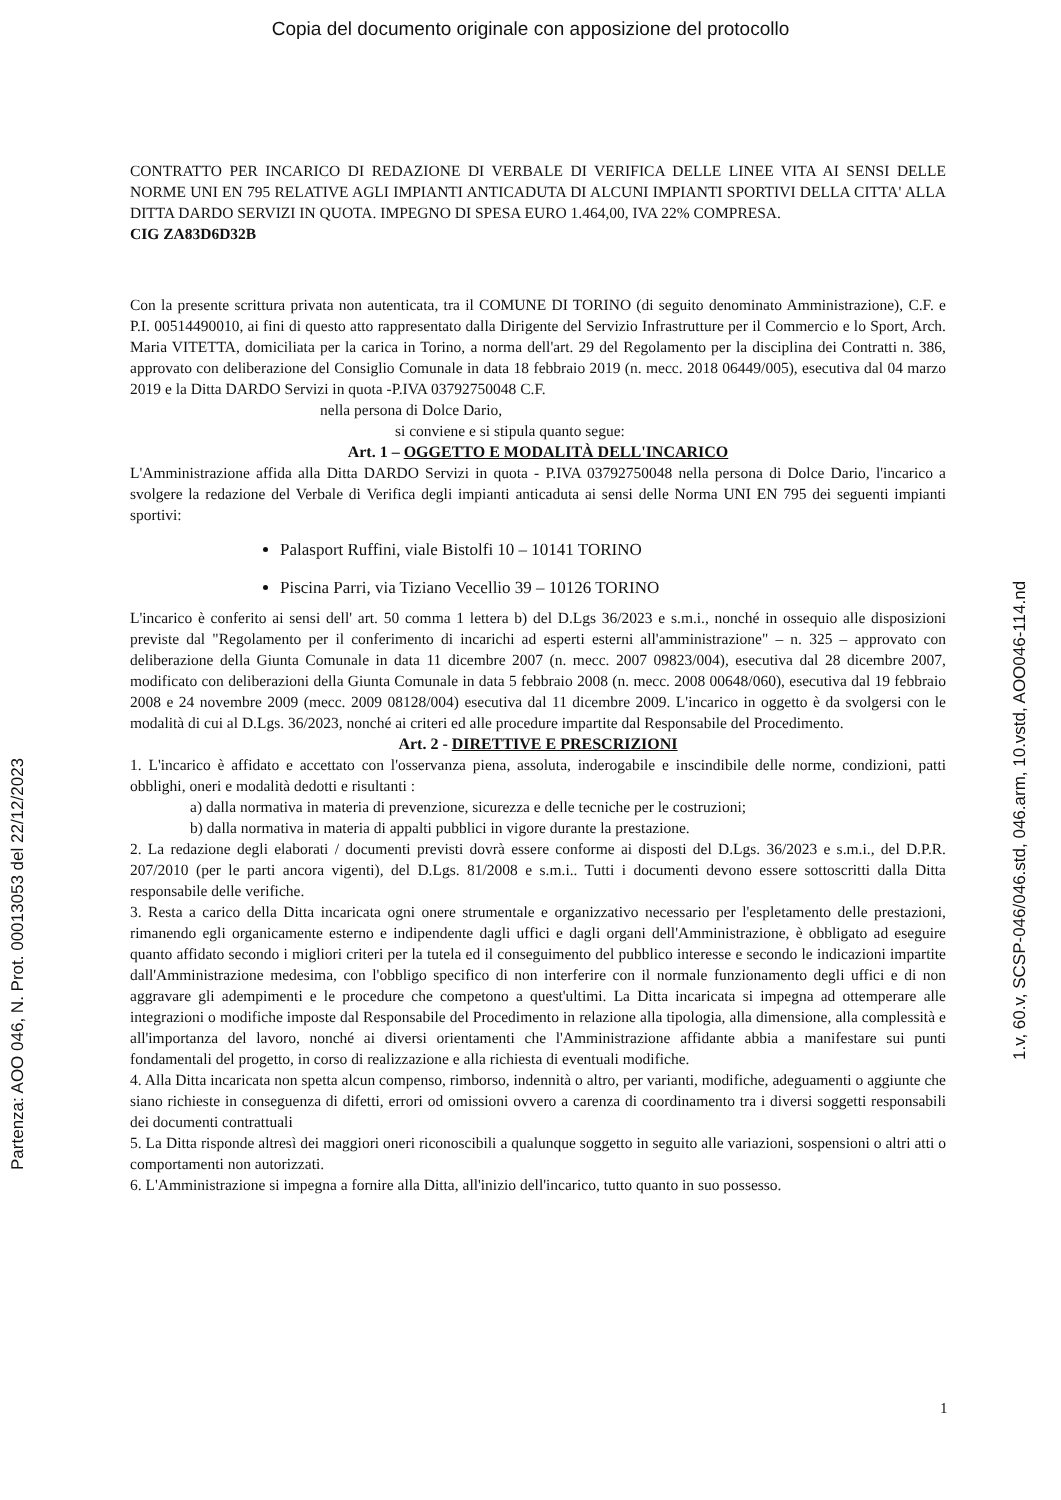Copia del documento originale con apposizione del protocollo
Partenza: AOO 046, N. Prot. 00013053 del 22/12/2023
1.v, 60.v, SCSP-046/046.std, 046.arm, 10.vstd, AOO046-114.nd
CONTRATTO PER INCARICO DI REDAZIONE DI VERBALE DI VERIFICA DELLE LINEE VITA AI SENSI DELLE NORME UNI EN 795 RELATIVE AGLI IMPIANTI ANTICADUTA DI ALCUNI IMPIANTI SPORTIVI DELLA CITTA' ALLA DITTA DARDO SERVIZI IN QUOTA. IMPEGNO DI SPESA EURO 1.464,00, IVA 22% COMPRESA.
CIG ZA83D6D32B
Con la presente scrittura privata non autenticata, tra il COMUNE DI TORINO (di seguito denominato Amministrazione), C.F. e P.I. 00514490010, ai fini di questo atto rappresentato dalla Dirigente del Servizio Infrastrutture per il Commercio e lo Sport, Arch. Maria VITETTA, domiciliata per la carica in Torino, a norma dell'art. 29 del Regolamento per la disciplina dei Contratti n. 386, approvato con deliberazione del Consiglio Comunale in data 18 febbraio 2019 (n. mecc. 2018 06449/005), esecutiva dal 04 marzo 2019 e la Ditta DARDO Servizi in quota -P.IVA 03792750048 C.F.
nella persona di Dolce Dario,
si conviene e si stipula quanto segue:
Art. 1 – OGGETTO E MODALITÀ DELL'INCARICO
L'Amministrazione affida alla Ditta DARDO Servizi in quota - P.IVA 03792750048 nella persona di Dolce Dario, l'incarico a svolgere la redazione del Verbale di Verifica degli impianti anticaduta ai sensi delle Norma UNI EN 795 dei seguenti impianti sportivi:
Palasport Ruffini, viale Bistolfi 10 – 10141 TORINO
Piscina Parri, via Tiziano Vecellio 39 – 10126 TORINO
L'incarico è conferito ai sensi dell' art. 50 comma 1 lettera b) del D.Lgs 36/2023 e s.m.i., nonché in ossequio alle disposizioni previste dal "Regolamento per il conferimento di incarichi ad esperti esterni all'amministrazione" – n. 325 – approvato con deliberazione della Giunta Comunale in data 11 dicembre 2007 (n. mecc. 2007 09823/004), esecutiva dal 28 dicembre 2007, modificato con deliberazioni della Giunta Comunale in data 5 febbraio 2008 (n. mecc. 2008 00648/060), esecutiva dal 19 febbraio 2008 e 24 novembre 2009 (mecc. 2009 08128/004) esecutiva dal 11 dicembre 2009. L'incarico in oggetto è da svolgersi con le modalità di cui al D.Lgs. 36/2023, nonché ai criteri ed alle procedure impartite dal Responsabile del Procedimento.
Art. 2 - DIRETTIVE E PRESCRIZIONI
1. L'incarico è affidato e accettato con l'osservanza piena, assoluta, inderogabile e inscindibile delle norme, condizioni, patti obblighi, oneri e modalità dedotti e risultanti :
a) dalla normativa in materia di prevenzione, sicurezza e delle tecniche per le costruzioni;
b) dalla normativa in materia di appalti pubblici in vigore durante la prestazione.
2. La redazione degli elaborati / documenti previsti dovrà essere conforme ai disposti del D.Lgs. 36/2023 e s.m.i., del D.P.R. 207/2010 (per le parti ancora vigenti), del D.Lgs. 81/2008 e s.m.i.. Tutti i documenti devono essere sottoscritti dalla Ditta responsabile delle verifiche.
3. Resta a carico della Ditta incaricata ogni onere strumentale e organizzativo necessario per l'espletamento delle prestazioni, rimanendo egli organicamente esterno e indipendente dagli uffici e dagli organi dell'Amministrazione, è obbligato ad eseguire quanto affidato secondo i migliori criteri per la tutela ed il conseguimento del pubblico interesse e secondo le indicazioni impartite dall'Amministrazione medesima, con l'obbligo specifico di non interferire con il normale funzionamento degli uffici e di non aggravare gli adempimenti e le procedure che competono a quest'ultimi. La Ditta incaricata si impegna ad ottemperare alle integrazioni o modifiche imposte dal Responsabile del Procedimento in relazione alla tipologia, alla dimensione, alla complessità e all'importanza del lavoro, nonché ai diversi orientamenti che l'Amministrazione affidante abbia a manifestare sui punti fondamentali del progetto, in corso di realizzazione e alla richiesta di eventuali modifiche.
4. Alla Ditta incaricata non spetta alcun compenso, rimborso, indennità o altro, per varianti, modifiche, adeguamenti o aggiunte che siano richieste in conseguenza di difetti, errori od omissioni ovvero a carenza di coordinamento tra i diversi soggetti responsabili dei documenti contrattuali
5. La Ditta risponde altresì dei maggiori oneri riconoscibili a qualunque soggetto in seguito alle variazioni, sospensioni o altri atti o comportamenti non autorizzati.
6. L'Amministrazione si impegna a fornire alla Ditta, all'inizio dell'incarico, tutto quanto in suo possesso.
1